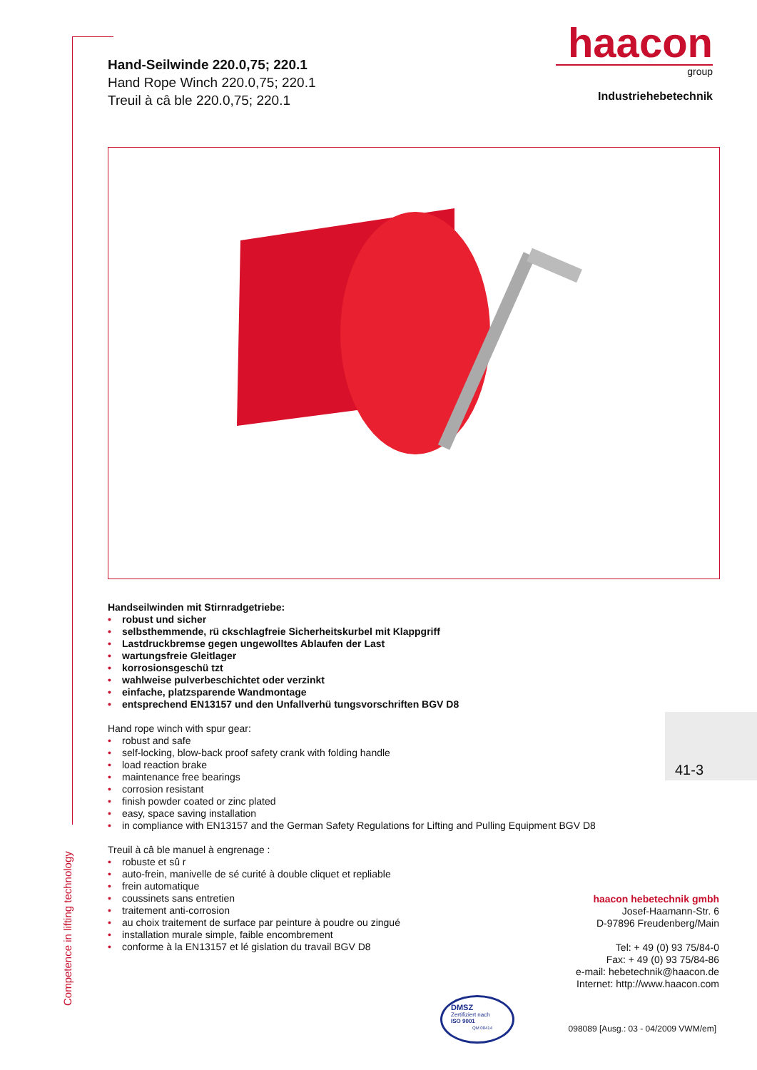Competence in lifting technology
Hand-Seilwinde 220.0,75; 220.1
Hand Rope Winch 220.0,75; 220.1
Treuil à câ ble 220.0,75; 220.1
haacon
group
Industriehebetechnik
Handseilwinden mit Stirnradgetriebe:
• robust und sicher
• selbsthemmende, rü ckschlagfreie Sicherheitskurbel mit Klappgriff
• Lastdruckbremse gegen ungewolltes Ablaufen der Last
• wartungsfreie Gleitlager
• korrosionsgeschü tzt
• wahlweise pulverbeschichtet oder verzinkt
• einfache, platzsparende Wandmontage
• entsprechend EN13157 und den Unfallverhü tungsvorschriften BGV D8
Hand rope winch with spur gear:
• robust and safe
• self-locking, blow-back proof safety crank with folding handle
• load reaction brake
• maintenance free bearings
• corrosion resistant
• finish powder coated or zinc plated
• easy, space saving installation
• in compliance with EN13157 and the German Safety Regulations for Lifting and Pulling Equipment BGV D8
Treuil à câ ble manuel à engrenage :
• robuste et sû r
• auto-frein, manivelle de sé curité à double cliquet et repliable
• frein automatique
• coussinets sans entretien
• traitement anti-corrosion
• au choix traitement de surface par peinture à poudre ou zingué
• installation murale simple, faible encombrement
• conforme à la EN13157 et lé gislation du travail BGV D8
41-3
haacon hebetechnik gmbh
Josef-Haamann-Str. 6
D-97896 Freudenberg/Main
Tel: + 49 (0) 93 75/84-0
Fax: + 49 (0) 93 75/84-86
e-mail: hebetechnik@haacon.de
Internet: http://www.haacon.com
DMSZ
Zertifiziert nach
ISO 9001
QM 00414
098089 [Ausg.: 03 - 04/2009 VWM/em]